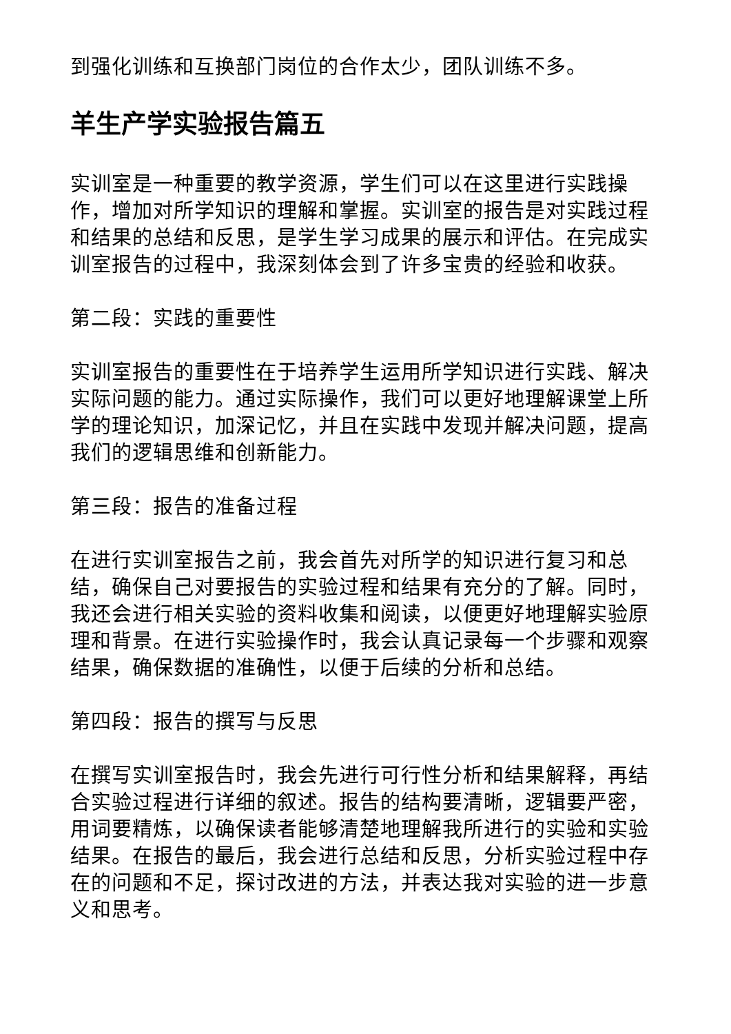到强化训练和互换部门岗位的合作太少，团队训练不多。
羊生产学实验报告篇五
实训室是一种重要的教学资源，学生们可以在这里进行实践操作，增加对所学知识的理解和掌握。实训室的报告是对实践过程和结果的总结和反思，是学生学习成果的展示和评估。在完成实训室报告的过程中，我深刻体会到了许多宝贵的经验和收获。
第二段：实践的重要性
实训室报告的重要性在于培养学生运用所学知识进行实践、解决实际问题的能力。通过实际操作，我们可以更好地理解课堂上所学的理论知识，加深记忆，并且在实践中发现并解决问题，提高我们的逻辑思维和创新能力。
第三段：报告的准备过程
在进行实训室报告之前，我会首先对所学的知识进行复习和总结，确保自己对要报告的实验过程和结果有充分的了解。同时，我还会进行相关实验的资料收集和阅读，以便更好地理解实验原理和背景。在进行实验操作时，我会认真记录每一个步骤和观察结果，确保数据的准确性，以便于后续的分析和总结。
第四段：报告的撰写与反思
在撰写实训室报告时，我会先进行可行性分析和结果解释，再结合实验过程进行详细的叙述。报告的结构要清晰，逻辑要严密，用词要精炼，以确保读者能够清楚地理解我所进行的实验和实验结果。在报告的最后，我会进行总结和反思，分析实验过程中存在的问题和不足，探讨改进的方法，并表达我对实验的进一步意义和思考。